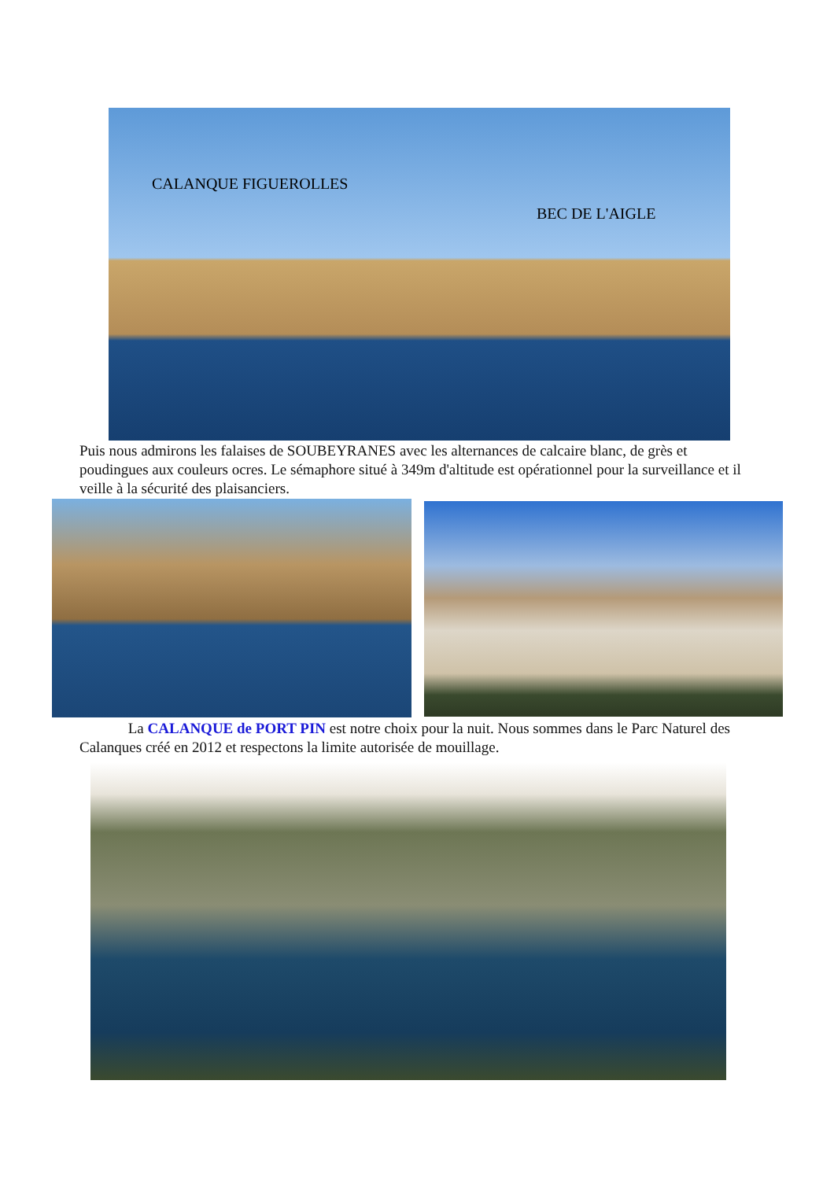CALANQUE FIGUEROLLES
BEC DE L'AIGLE
Puis nous admirons les falaises de SOUBEYRANES avec les alternances de calcaire blanc, de grès et poudingues aux couleurs ocres. Le sémaphore situé à 349m d'altitude est opérationnel pour la surveillance et il veille à la sécurité des plaisanciers.
La CALANQUE de PORT PIN est notre choix pour la nuit. Nous sommes dans le Parc Naturel des Calanques créé en 2012 et respectons la limite autorisée de mouillage.